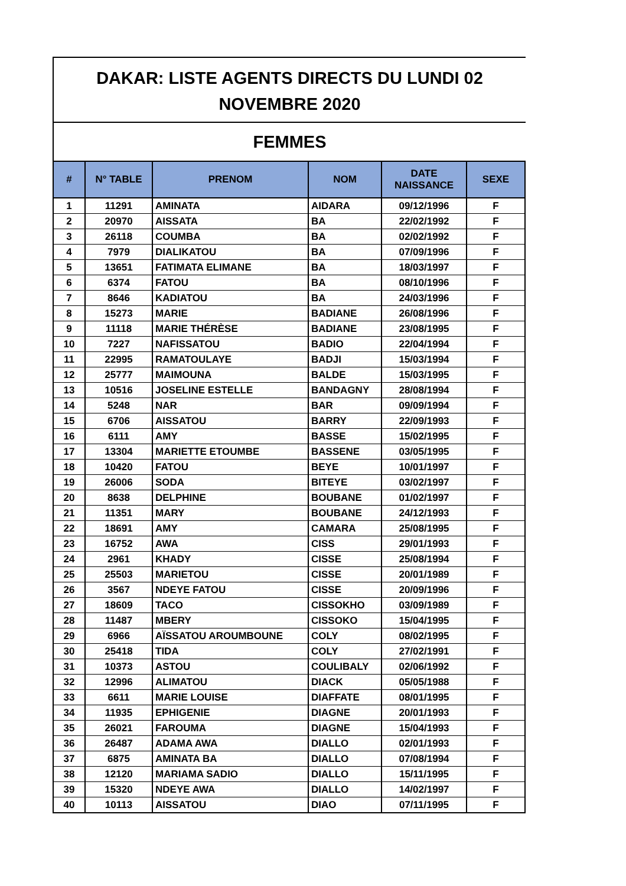DAKAR: LISTE AGENTS DIRECTS DU LUNDI 02
NOVEMBRE 2020
FEMMES
| # | N° TABLE | PRENOM | NOM | DATE NAISSANCE | SEXE |
| --- | --- | --- | --- | --- | --- |
| 1 | 11291 | AMINATA | AIDARA | 09/12/1996 | F |
| 2 | 20970 | AISSATA | BA | 22/02/1992 | F |
| 3 | 26118 | COUMBA | BA | 02/02/1992 | F |
| 4 | 7979 | DIALIKATOU | BA | 07/09/1996 | F |
| 5 | 13651 | FATIMATA ELIMANE | BA | 18/03/1997 | F |
| 6 | 6374 | FATOU | BA | 08/10/1996 | F |
| 7 | 8646 | KADIATOU | BA | 24/03/1996 | F |
| 8 | 15273 | MARIE | BADIANE | 26/08/1996 | F |
| 9 | 11118 | MARIE THÉRÈSE | BADIANE | 23/08/1995 | F |
| 10 | 7227 | NAFISSATOU | BADIO | 22/04/1994 | F |
| 11 | 22995 | RAMATOULAYE | BADJI | 15/03/1994 | F |
| 12 | 25777 | MAIMOUNA | BALDE | 15/03/1995 | F |
| 13 | 10516 | JOSELINE ESTELLE | BANDAGNY | 28/08/1994 | F |
| 14 | 5248 | NAR | BAR | 09/09/1994 | F |
| 15 | 6706 | AISSATOU | BARRY | 22/09/1993 | F |
| 16 | 6111 | AMY | BASSE | 15/02/1995 | F |
| 17 | 13304 | MARIETTE ETOUMBE | BASSENE | 03/05/1995 | F |
| 18 | 10420 | FATOU | BEYE | 10/01/1997 | F |
| 19 | 26006 | SODA | BITEYE | 03/02/1997 | F |
| 20 | 8638 | DELPHINE | BOUBANE | 01/02/1997 | F |
| 21 | 11351 | MARY | BOUBANE | 24/12/1993 | F |
| 22 | 18691 | AMY | CAMARA | 25/08/1995 | F |
| 23 | 16752 | AWA | CISS | 29/01/1993 | F |
| 24 | 2961 | KHADY | CISSE | 25/08/1994 | F |
| 25 | 25503 | MARIETOU | CISSE | 20/01/1989 | F |
| 26 | 3567 | NDEYE FATOU | CISSE | 20/09/1996 | F |
| 27 | 18609 | TACO | CISSOKHO | 03/09/1989 | F |
| 28 | 11487 | MBERY | CISSOKO | 15/04/1995 | F |
| 29 | 6966 | AÏSSATOU AROUMBOUNE | COLY | 08/02/1995 | F |
| 30 | 25418 | TIDA | COLY | 27/02/1991 | F |
| 31 | 10373 | ASTOU | COULIBALY | 02/06/1992 | F |
| 32 | 12996 | ALIMATOU | DIACK | 05/05/1988 | F |
| 33 | 6611 | MARIE LOUISE | DIAFFATE | 08/01/1995 | F |
| 34 | 11935 | EPHIGENIE | DIAGNE | 20/01/1993 | F |
| 35 | 26021 | FAROUMA | DIAGNE | 15/04/1993 | F |
| 36 | 26487 | ADAMA AWA | DIALLO | 02/01/1993 | F |
| 37 | 6875 | AMINATA BA | DIALLO | 07/08/1994 | F |
| 38 | 12120 | MARIAMA SADIO | DIALLO | 15/11/1995 | F |
| 39 | 15320 | NDEYE AWA | DIALLO | 14/02/1997 | F |
| 40 | 10113 | AISSATOU | DIAO | 07/11/1995 | F |